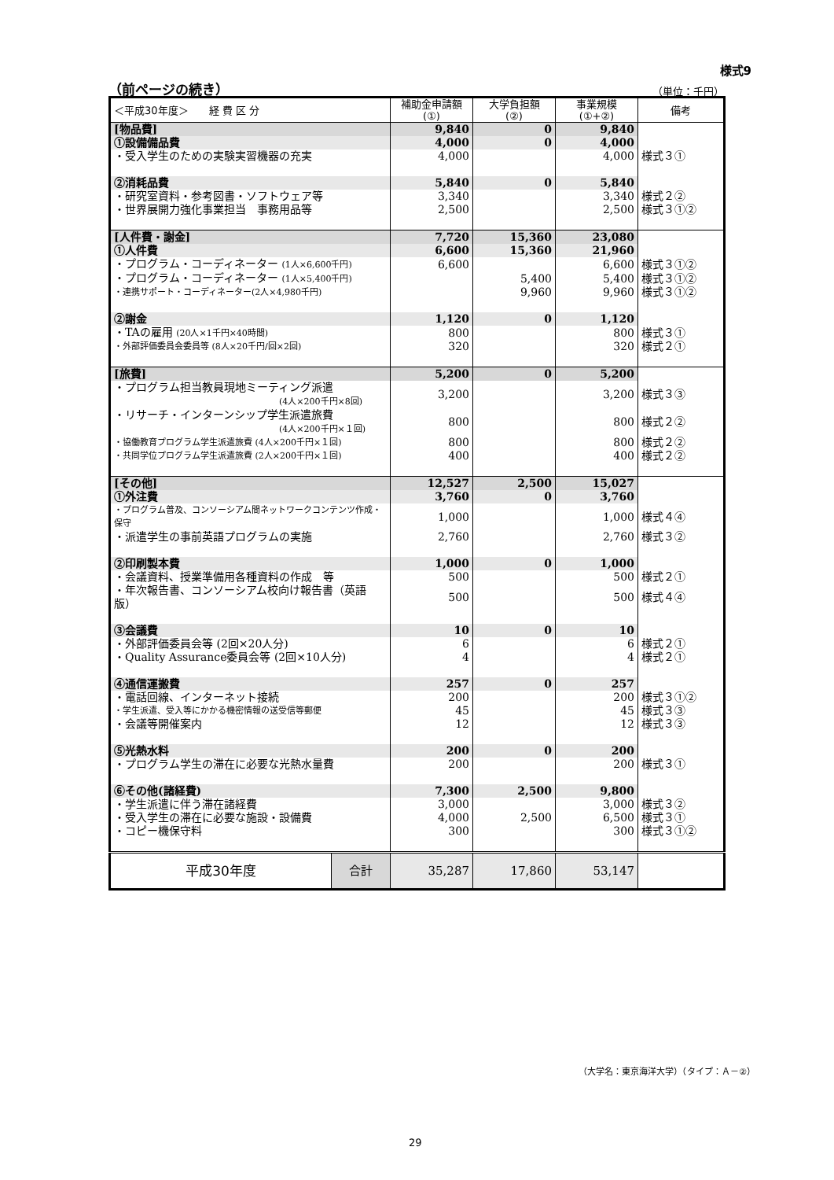様式9
（前ページの続き） （単位：千円）
| ＜平成30年度＞ 経 費 区 分 | | 補助金申請額 (①) | 大学負担額 (②) | 事業規模 (①+②) | 備考 |
| --- | --- | --- | --- | --- | --- |
| [物品費] | | 9,840 | 0 | 9,840 | |
| ①設備備品費 | | 4,000 | 0 | 4,000 | |
| ・受入学生のための実験実習機器の充実 | | 4,000 | | 4,000 | 様式３① |
| ②消耗品費 | | 5,840 | 0 | 5,840 | |
| ・研究室資料・参考図書・ソフトウェア等 | | 3,340 | | 3,340 | 様式２② |
| ・世界展開力強化事業担当 事務用品等 | | 2,500 | | 2,500 | 様式３①② |
| [人件費・謝金] | | 7,720 | 15,360 | 23,080 | |
| ①人件費 | | 6,600 | 15,360 | 21,960 | |
| ・プログラム・コーディネーター (1人×6,600千円) | | 6,600 | | 6,600 | 様式３①② |
| ・プログラム・コーディネーター (1人×5,400千円) | | | 5,400 | 5,400 | 様式３①② |
| ・連携サポート・コーディネーター(2人×4,980千円) | | | 9,960 | 9,960 | 様式３①② |
| ②謝金 | | 1,120 | 0 | 1,120 | |
| ・TAの雇用 (20人×1千円×40時間) | | 800 | | 800 | 様式３① |
| ・外部評価委員会委員等 (8人×20千円/回×2回) | | 320 | | 320 | 様式２① |
| [旅費] | | 5,200 | 0 | 5,200 | |
| ・プログラム担当教員現地ミーティング派遣 (4人×200千円×8回) | | 3,200 | | 3,200 | 様式３③ |
| ・リサーチ・インターンシップ学生派遣旅費 (4人×200千円×１回) | | 800 | | 800 | 様式２② |
| ・協働教育プログラム学生派遣旅費 (4人×200千円×１回) | | 800 | | 800 | 様式２② |
| ・共同学位プログラム学生派遣旅費 (2人×200千円×１回) | | 400 | | 400 | 様式２② |
| [その他] | | 12,527 | 2,500 | 15,027 | |
| ①外注費 | | 3,760 | 0 | 3,760 | |
| ・プログラム普及、コンソーシアム間ネットワークコンテンツ作成・保守 | | 1,000 | | 1,000 | 様式４④ |
| ・派遣学生の事前英語プログラムの実施 | | 2,760 | | 2,760 | 様式３② |
| ②印刷製本費 | | 1,000 | 0 | 1,000 | |
| ・会議資料、授業準備用各種資料の作成 等 | | 500 | | 500 | 様式２① |
| ・年次報告書、コンソーシアム校向け報告書（英語版） | | 500 | | 500 | 様式４④ |
| ③会議費 | | 10 | 0 | 10 | |
| ・外部評価委員会等 (2回×20人分) | | 6 | | 6 | 様式２① |
| ・Quality Assurance委員会等 (2回×10人分) | | 4 | | 4 | 様式２① |
| ④通信運搬費 | | 257 | 0 | 257 | |
| ・電話回線、インターネット接続 | | 200 | | 200 | 様式３①② |
| ・学生派遣、受入等にかかる機密情報の送受信等郵便 | | 45 | | 45 | 様式３③ |
| ・会議等開催案内 | | 12 | | 12 | 様式３③ |
| ⑤光熱水料 | | 200 | 0 | 200 | |
| ・プログラム学生の滞在に必要な光熱水量費 | | 200 | | 200 | 様式３① |
| ⑥その他(諸経費) | | 7,300 | 2,500 | 9,800 | |
| ・学生派遣に伴う滞在諸経費 | | 3,000 | | 3,000 | 様式３② |
| ・受入学生の滞在に必要な施設・設備費 | | 4,000 | 2,500 | 6,500 | 様式３① |
| ・コピー機保守料 | | 300 | | 300 | 様式３①② |
| 平成30年度 | 合計 | 35,287 | 17,860 | 53,147 | |
（大学名：東京海洋大学）（タイプ：Ａ－②）
29